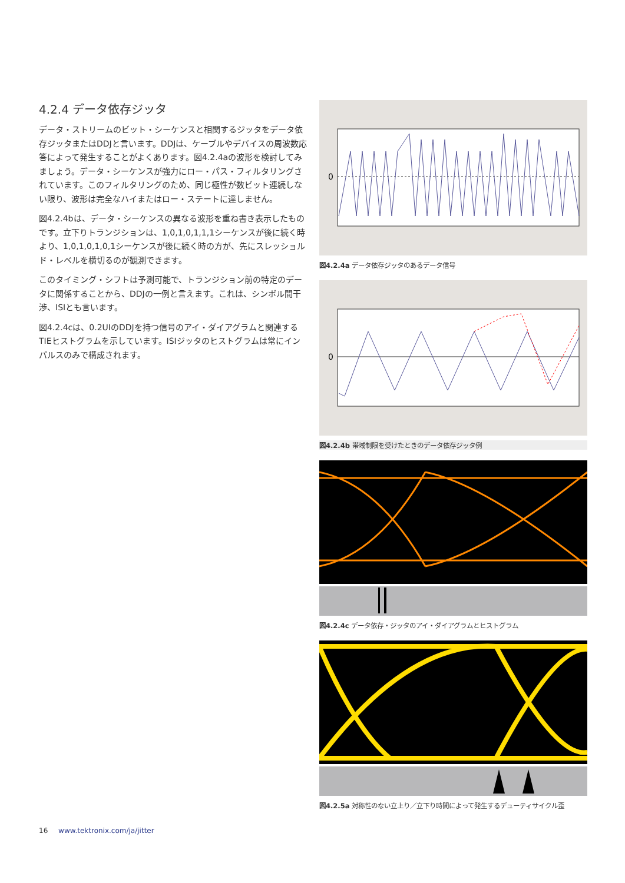4.2.4 データ依存ジッタ
データ・ストリームのビット・シーケンスと相関するジッタをデータ依存ジッタまたはDDJと言います。DDJは、ケーブルやデバイスの周波数応答によって発生することがよくあります。図4.2.4aの波形を検討してみましょう。データ・シーケンスが強力にロー・パス・フィルタリングされています。このフィルタリングのため、同じ極性が数ビット連続しない限り、波形は完全なハイまたはロー・ステートに達しません。
図4.2.4bは、データ・シーケンスの異なる波形を重ね書き表示したものです。立下りトランジションは、1,0,1,0,1,1,1シーケンスが後に続く時より、1,0,1,0,1,0,1シーケンスが後に続く時の方が、先にスレッショルド・レベルを横切るのが観測できます。
このタイミング・シフトは予測可能で、トランジション前の特定のデータに関係することから、DDJの一例と言えます。これは、シンボル間干渉、ISIとも言います。
図4.2.4cは、0.2UIのDDJを持つ信号のアイ・ダイアグラムと関連するTIEヒストグラムを示しています。ISIジッタのヒストグラムは常にインパルスのみで構成されます。
0
図4.2.4a データ依存ジッタのあるデータ信号
0
図4.2.4b 帯域制限を受けたときのデータ依存ジッタ例
図4.2.4c データ依存・ジッタのアイ・ダイアグラムとヒストグラム
図4.2.5a 対称性のない立上り／立下り時間によって発生するデューティサイクル歪
16 www.tektronix.com/ja/jitter